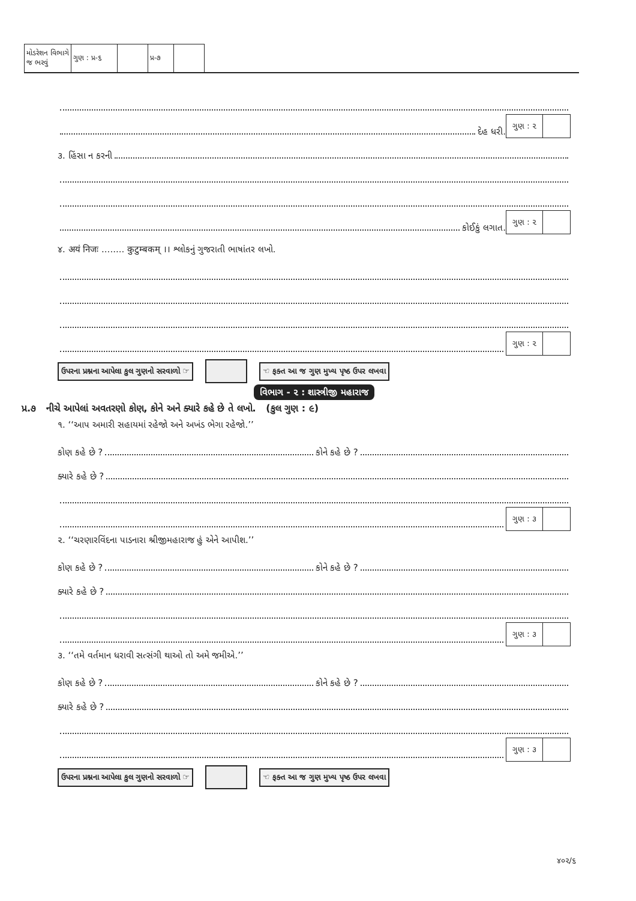| મોડરેશન વિભાગે જ ભરવું | ગુણ : પ્ર-૬ | | પ્ર-૭ | |
દેહ ધરી.
ગુણ : ૨
૩. હિંસા ન કરની
કોઈકું લગાત.
ગુણ : ૨
૪. अयं निजः ........ कुटुम्बकम् ।। શ્લોકનું ગુજરાતી ભાષાંતર લખો.
ગુણ : ૨
ઉપરના પ્રશ્નના આપેલા કુલ ગુણનો સરવાળો ☞ ☜ ફક્ત આ જ ગુણ મુખ્ય પૃષ્ઠ ઉપર લખવા
વિભાગ - ૨ : શાસ્ત્રીજી મહારાજ
પ્ર.૭ નીચે આપેલાં અવતરણો કોણ, કોને અને ક્યારે કહે છે તે લખો. (કુલ ગુણ : ૯)
૧. ‘‘આપ અમારી સહાયમાં રહેજો અને અખંડ ભેગા રહેજો.’’
કોણ કહે છે ?
કોને કહે છે ?
ક્યારે કહે છે ?
ગુણ : ૩
૨. ‘‘ચરણારવિંદના પાડનારા શ્રીજીમહારાજ હું એને આપીશ.’’
કોણ કહે છે ?
કોને કહે છે ?
ક્યારે કહે છે ?
ગુણ : ૩
૩. ‘‘તમે વર્તમાન ધરાવી સત્સંગી થાઓ તો અમે જમીએ.’’
કોણ કહે છે ?
કોને કહે છે ?
ક્યારે કહે છે ?
ગુણ : ૩
ઉપરના પ્રશ્નના આપેલા કુલ ગુણનો સરવાળો ☞ ☜ ફક્ત આ જ ગુણ મુખ્ય પૃષ્ઠ ઉપર લખવા
૪૦૨/૬